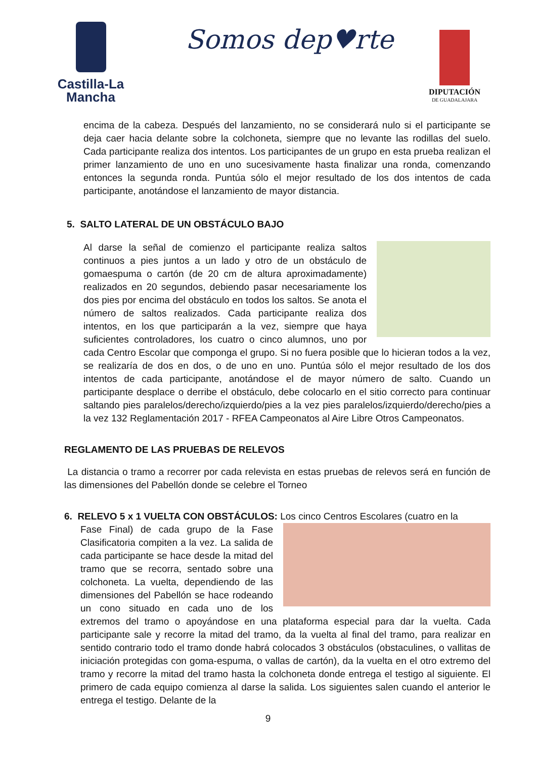Castilla-La Mancha
Somos dep♥rte
DIPUTACIÓN
DE GUADALAJARA
encima de la cabeza. Después del lanzamiento, no se considerará nulo si el participante se deja caer hacia delante sobre la colchoneta, siempre que no levante las rodillas del suelo. Cada participante realiza dos intentos. Los participantes de un grupo en esta prueba realizan el primer lanzamiento de uno en uno sucesivamente hasta finalizar una ronda, comenzando entonces la segunda ronda. Puntúa sólo el mejor resultado de los dos intentos de cada participante, anotándose el lanzamiento de mayor distancia.
5. SALTO LATERAL DE UN OBSTÁCULO BAJO
Al darse la señal de comienzo el participante realiza saltos continuos a pies juntos a un lado y otro de un obstáculo de gomaespuma o cartón (de 20 cm de altura aproximadamente) realizados en 20 segundos, debiendo pasar necesariamente los dos pies por encima del obstáculo en todos los saltos. Se anota el número de saltos realizados. Cada participante realiza dos intentos, en los que participarán a la vez, siempre que haya suficientes controladores, los cuatro o cinco alumnos, uno por cada Centro Escolar que componga el grupo. Si no fuera posible que lo hicieran todos a la vez, se realizaría de dos en dos, o de uno en uno. Puntúa sólo el mejor resultado de los dos intentos de cada participante, anotándose el de mayor número de salto. Cuando un participante desplace o derribe el obstáculo, debe colocarlo en el sitio correcto para continuar saltando pies paralelos/derecho/izquierdo/pies a la vez pies paralelos/izquierdo/derecho/pies a la vez 132 Reglamentación 2017 - RFEA Campeonatos al Aire Libre Otros Campeonatos.
REGLAMENTO DE LAS PRUEBAS DE RELEVOS
La distancia o tramo a recorrer por cada relevista en estas pruebas de relevos será en función de las dimensiones del Pabellón donde se celebre el Torneo
6. RELEVO 5 x 1 VUELTA CON OBSTÁCULOS: Los cinco Centros Escolares (cuatro en la
Fase Final) de cada grupo de la Fase Clasificatoria compiten a la vez. La salida de cada participante se hace desde la mitad del tramo que se recorra, sentado sobre una colchoneta. La vuelta, dependiendo de las dimensiones del Pabellón se hace rodeando un cono situado en cada uno de los extremos del tramo o apoyándose en una plataforma especial para dar la vuelta. Cada participante sale y recorre la mitad del tramo, da la vuelta al final del tramo, para realizar en sentido contrario todo el tramo donde habrá colocados 3 obstáculos (obstaculines, o vallitas de iniciación protegidas con goma-espuma, o vallas de cartón), da la vuelta en el otro extremo del tramo y recorre la mitad del tramo hasta la colchoneta donde entrega el testigo al siguiente. El primero de cada equipo comienza al darse la salida. Los siguientes salen cuando el anterior le entrega el testigo. Delante de la
9